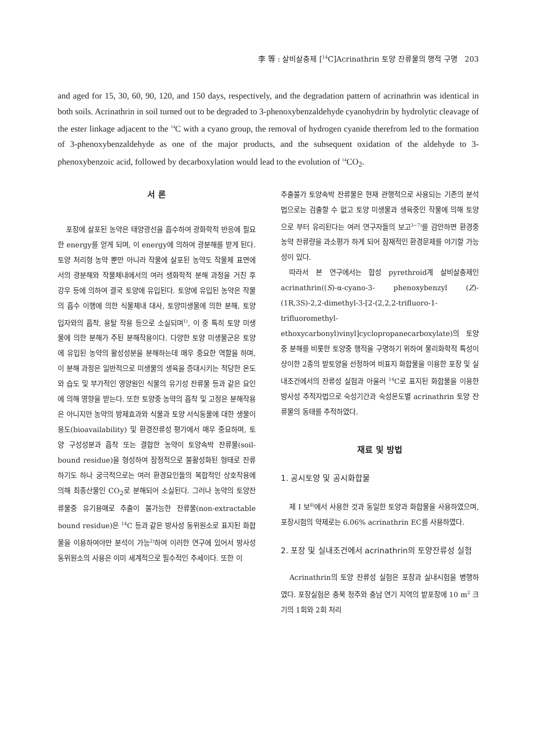李 等 : 살비살충제 [<sup>14</sup>C]Acrinathrin 토양 잔류물의 행적 구명 203
and aged for 15, 30, 60, 90, 120, and 150 days, respectively, and the degradation pattern of acrinathrin was identical in both soils. Acrinathrin in soil turned out to be degraded to 3-phenoxybenzaldehyde cyanohydrin by hydrolytic cleavage of the ester linkage adjacent to the <sup>14</sup>C with a cyano group, the removal of hydrogen cyanide therefrom led to the formation of 3-phenoxybenzaldehyde as one of the major products, and the subsequent oxidation of the aldehyde to 3-phenoxybenzoic acid, followed by decarboxylation would lead to the evolution of <sup>14</sup>CO<sub>2</sub>.
서 론
포장에 살포된 농약은 태양광선을 흡수하여 광화학적 반응에 필요한 energy를 얻게 되며, 이 energy에 의하여 광분해를 받게 된다. 토양 처리형 농약 뿐만 아니라 작물에 살포된 농약도 작물체 표면에서의 광분해와 작물체내에서의 여러 생화학적 분해 과정을 거친 후 강우 등에 의하여 결국 토양에 유입된다. 토양에 유입된 농약은 작물의 흡수 이행에 의한 식물체내 대사, 토양미생물에 의한 분해, 토양 입자와의 흡착, 용탈 작용 등으로 소실되며<sup>1)</sup>, 이 중 특히 토양 미생물에 의한 분해가 주된 분해작용이다. 다양한 토양 미생물군은 토양에 유입된 농약의 활성성분을 분해하는데 매우 중요한 역할을 하며, 이 분해 과정은 일반적으로 미생물의 생육을 증대시키는 적당한 온도와 습도 및 부가적인 영양원인 식물의 유기성 잔류물 등과 같은 요인에 의해 영향을 받는다. 또한 토양중 농약의 흡착 및 고정은 분해작용은 아니지만 농약의 방제효과와 식물과 토양 서식동물에 대한 생물이용도(bioavailability) 및 환경잔류성 평가에서 매우 중요하며, 토양 구성성분과 흡착 또는 결합한 농약이 토양속박 잔류물(soil-bound residue)을 형성하여 잠정적으로 불활성화된 형태로 잔류하기도 하나 궁극적으로는 여러 환경요인들의 복합적인 상호작용에 의해 최종산물인 CO<sub>2</sub>로 분해되어 소실된다. 그러나 농약의 토양잔류물중 유기용매로 추출이 불가능한 잔류물(non-extractable bound residue)은 <sup>14</sup>C 등과 같은 방사성 동위원소로 표지된 화합물을 이용하여야만 분석이 가능<sup>2)</sup>하여 이러한 연구에 있어서 방사성 동위원소의 사용은 이미 세계적으로 필수적인 추세이다. 또한 이
추출불가 토양속박 잔류물은 현재 관행적으로 사용되는 기존의 분석법으로는 검출할 수 없고 토양 미생물과 생육중인 작물에 의해 토양으로 부터 유리된다는 여러 연구자들의 보고<sup>3~7)</sup>를 감안하면 환경중 농약 잔류량을 과소평가 하게 되어 잠재적인 환경문제를 야기할 가능성이 있다.
따라서 본 연구에서는 합성 pyrethroid계 살비살충제인 acrinathrin((S)-α-cyano-3- phenoxybenzyl (Z)-(1R,3S)-2,2-dimethyl-3-[2-(2,2,2-trifluoro-1-trifluoromethyl-ethoxycarbonyl)vinyl]cyclopropanecarboxylate)의 토양중 분해를 비롯한 토양중 행적을 구명하기 위하여 물리화학적 특성이 상이한 2종의 밭토양을 선정하여 비표지 화합물을 이용한 포장 및 실내조건에서의 잔류성 실험과 아울러 <sup>14</sup>C로 표지된 화합물을 이용한 방사성 추적자법으로 숙성기간과 숙성온도별 acrinathrin 토양 잔류물의 동태를 추적하였다.
재료 및 방법
1. 공시토양 및 공시화합물
제 I 보<sup>8)</sup>에서 사용한 것과 동일한 토양과 화합물을 사용하였으며, 포장시험의 약제로는 6.06% acrinathrin EC를 사용하였다.
2. 포장 및 실내조건에서 acrinathrin의 토양잔류성 실험
Acrinathrin의 토양 잔류성 실험은 포장과 실내시험을 병행하였다. 포장실험은 충북 청주와 충남 연기 지역의 밭포장에 10 m<sup>2</sup> 크기의 1회와 2회 처리